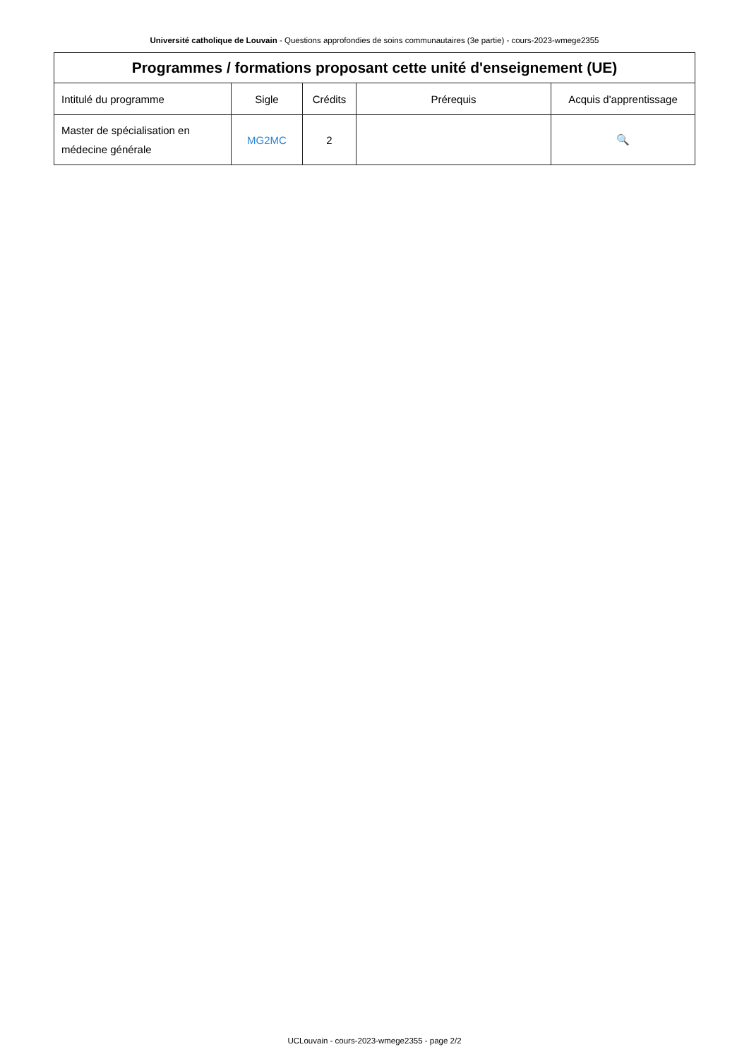Université catholique de Louvain - Questions approfondies de soins communautaires (3e partie) - cours-2023-wmege2355
| Programmes / formations proposant cette unité d'enseignement (UE) | | | | |
| --- | --- | --- | --- | --- |
| Intitulé du programme | Sigle | Crédits | Prérequis | Acquis d'apprentissage |
| Master de spécialisation en médecine générale | MG2MC | 2 | | 🔍 |
UCLouvain - cours-2023-wmege2355 - page 2/2